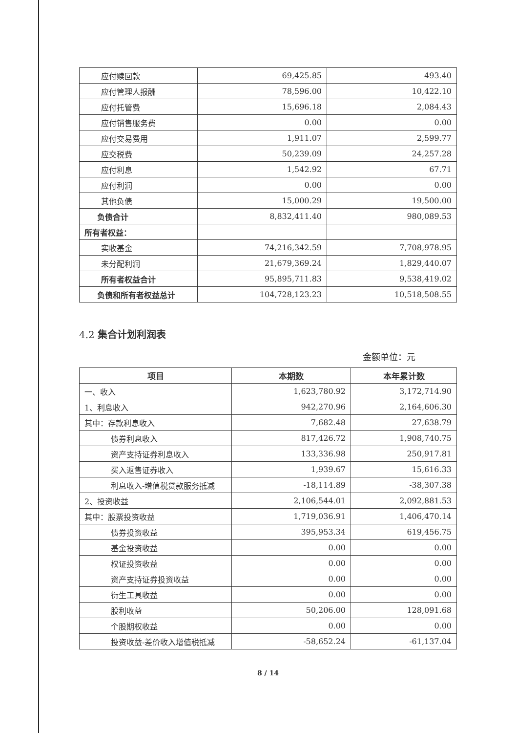| 应付赎回款 | 69,425.85 | 493.40 |
| 应付管理人报酬 | 78,596.00 | 10,422.10 |
| 应付托管费 | 15,696.18 | 2,084.43 |
| 应付销售服务费 | 0.00 | 0.00 |
| 应付交易费用 | 1,911.07 | 2,599.77 |
| 应交税费 | 50,239.09 | 24,257.28 |
| 应付利息 | 1,542.92 | 67.71 |
| 应付利润 | 0.00 | 0.00 |
| 其他负债 | 15,000.29 | 19,500.00 |
| 负债合计 | 8,832,411.40 | 980,089.53 |
| 所有者权益： | | |
| 实收基金 | 74,216,342.59 | 7,708,978.95 |
| 未分配利润 | 21,679,369.24 | 1,829,440.07 |
| 所有者权益合计 | 95,895,711.83 | 9,538,419.02 |
| 负债和所有者权益总计 | 104,728,123.23 | 10,518,508.55 |
4.2 集合计划利润表
金额单位：元
| 项目 | 本期数 | 本年累计数 |
| --- | --- | --- |
| 一、收入 | 1,623,780.92 | 3,172,714.90 |
| 1、利息收入 | 942,270.96 | 2,164,606.30 |
| 其中：存款利息收入 | 7,682.48 | 27,638.79 |
| 债券利息收入 | 817,426.72 | 1,908,740.75 |
| 资产支持证券利息收入 | 133,336.98 | 250,917.81 |
| 买入返售证券收入 | 1,939.67 | 15,616.33 |
| 利息收入-增值税贷款服务抵减 | -18,114.89 | -38,307.38 |
| 2、投资收益 | 2,106,544.01 | 2,092,881.53 |
| 其中：股票投资收益 | 1,719,036.91 | 1,406,470.14 |
| 债券投资收益 | 395,953.34 | 619,456.75 |
| 基金投资收益 | 0.00 | 0.00 |
| 权证投资收益 | 0.00 | 0.00 |
| 资产支持证券投资收益 | 0.00 | 0.00 |
| 衍生工具收益 | 0.00 | 0.00 |
| 股利收益 | 50,206.00 | 128,091.68 |
| 个股期权收益 | 0.00 | 0.00 |
| 投资收益-差价收入增值税抵减 | -58,652.24 | -61,137.04 |
8 / 14